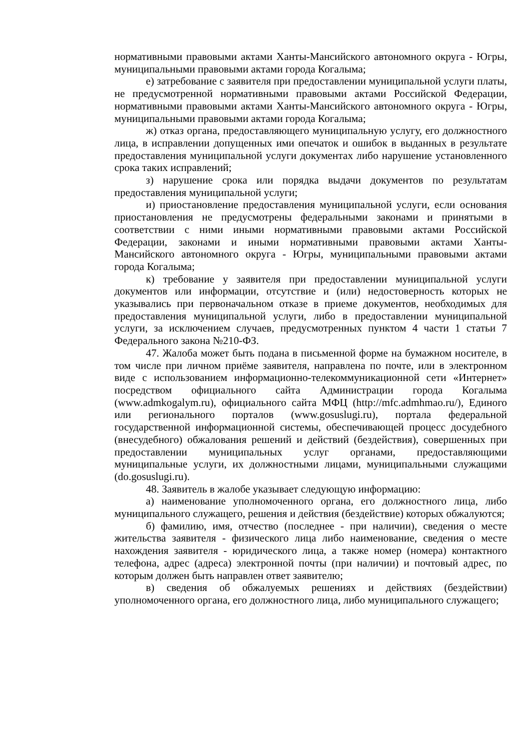нормативными правовыми актами Ханты-Мансийского автономного округа - Югры, муниципальными правовыми актами города Когалыма;
е) затребование с заявителя при предоставлении муниципальной услуги платы, не предусмотренной нормативными правовыми актами Российской Федерации, нормативными правовыми актами Ханты-Мансийского автономного округа - Югры, муниципальными правовыми актами города Когалыма;
ж) отказ органа, предоставляющего муниципальную услугу, его должностного лица, в исправлении допущенных ими опечаток и ошибок в выданных в результате предоставления муниципальной услуги документах либо нарушение установленного срока таких исправлений;
з) нарушение срока или порядка выдачи документов по результатам предоставления муниципальной услуги;
и) приостановление предоставления муниципальной услуги, если основания приостановления не предусмотрены федеральными законами и принятыми в соответствии с ними иными нормативными правовыми актами Российской Федерации, законами и иными нормативными правовыми актами Ханты-Мансийского автономного округа - Югры, муниципальными правовыми актами города Когалыма;
к) требование у заявителя при предоставлении муниципальной услуги документов или информации, отсутствие и (или) недостоверность которых не указывались при первоначальном отказе в приеме документов, необходимых для предоставления муниципальной услуги, либо в предоставлении муниципальной услуги, за исключением случаев, предусмотренных пунктом 4 части 1 статьи 7 Федерального закона №210-ФЗ.
47. Жалоба может быть подана в письменной форме на бумажном носителе, в том числе при личном приёме заявителя, направлена по почте, или в электронном виде с использованием информационно-телекоммуникационной сети «Интернет» посредством официального сайта Администрации города Когалыма (www.admkogalym.ru), официального сайта МФЦ (http://mfc.admhmao.ru/), Единого или регионального порталов (www.gosuslugi.ru), портала федеральной государственной информационной системы, обеспечивающей процесс досудебного (внесудебного) обжалования решений и действий (бездействия), совершенных при предоставлении муниципальных услуг органами, предоставляющими муниципальные услуги, их должностными лицами, муниципальными служащими (do.gosuslugi.ru).
48. Заявитель в жалобе указывает следующую информацию:
а) наименование уполномоченного органа, его должностного лица, либо муниципального служащего, решения и действия (бездействие) которых обжалуются;
б) фамилию, имя, отчество (последнее - при наличии), сведения о месте жительства заявителя - физического лица либо наименование, сведения о месте нахождения заявителя - юридического лица, а также номер (номера) контактного телефона, адрес (адреса) электронной почты (при наличии) и почтовый адрес, по которым должен быть направлен ответ заявителю;
в) сведения об обжалуемых решениях и действиях (бездействии) уполномоченного органа, его должностного лица, либо муниципального служащего;